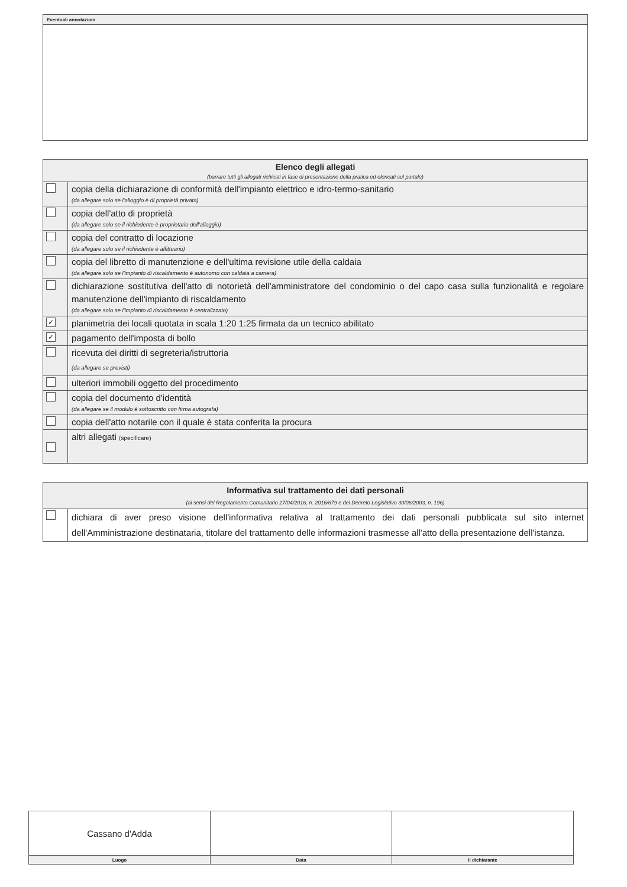| Eventuali annotazioni |
| --- |
| Elenco degli allegati (barrare tutti gli allegati richiesti in fase di presentazione della pratica ed elencati sul portale) | |
| | copia della dichiarazione di conformità dell'impianto elettrico e idro-termo-sanitario (da allegare solo se l'alloggio è di proprietà privata) |
| | copia dell'atto di proprietà (da allegare solo se il richiedente è proprietario dell'alloggio) |
| | copia del contratto di locazione (da allegare solo se il richiedente è affittuario) |
| | copia del libretto di manutenzione e dell'ultima revisione utile della caldaia (da allegare solo se l'impianto di riscaldamento è autonomo con caldaia a camera) |
| | dichiarazione sostitutiva dell'atto di notorietà dell'amministratore del condominio o del capo casa sulla funzionalità e regolare manutenzione dell'impianto di riscaldamento (da allegare solo se l'impianto di riscaldamento è centralizzato) |
| ✓ | planimetria dei locali quotata in scala 1:20 1:25 firmata da un tecnico abilitato |
| ✓ | pagamento dell'imposta di bollo |
| | ricevuta dei diritti di segreteria/istruttoria (da allegare se previsti) |
| | ulteriori immobili oggetto del procedimento |
| | copia del documento d'identità (da allegare se il modulo è sottoscritto con firma autografa) |
| | copia dell'atto notarile con il quale è stata conferita la procura |
| | altri allegati (specificare) |
| Informativa sul trattamento dei dati personali (ai sensi del Regolamento Comunitario 27/04/2016, n. 2016/679 e del Decreto Legislativo 30/06/2003, n. 196) | |
| | dichiara di aver preso visione dell'informativa relativa al trattamento dei dati personali pubblicata sul sito internet dell'Amministrazione destinataria, titolare del trattamento delle informazioni trasmesse all'atto della presentazione dell'istanza. |
| Cassano d'Adda | | |
| Luogo | Data | Il dichiarante |